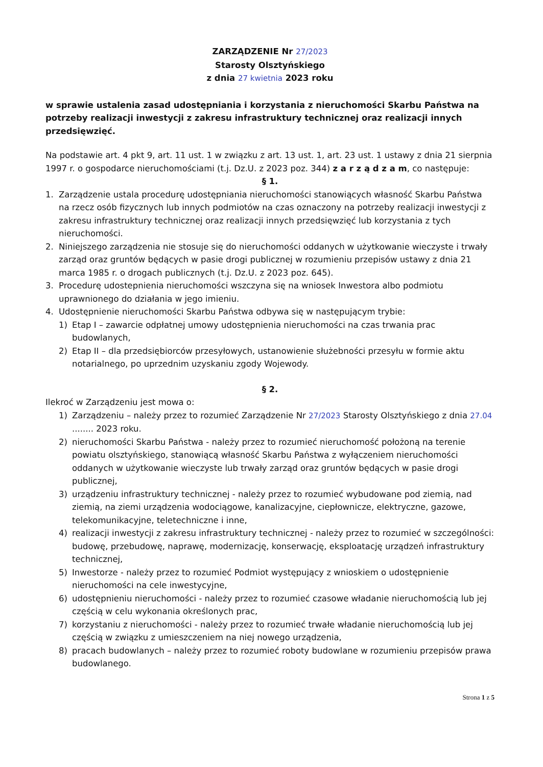ZARZĄDZENIE Nr 27/2023
Starosty Olsztyńskiego
z dnia 27 kwietnia 2023 roku
w sprawie ustalenia zasad udostępniania i korzystania z nieruchomości Skarbu Państwa na potrzeby realizacji inwestycji z zakresu infrastruktury technicznej oraz realizacji innych przedsięwzięć.
Na podstawie art. 4 pkt 9, art. 11 ust. 1 w związku z art. 13 ust. 1, art. 23 ust. 1 ustawy z dnia 21 sierpnia 1997 r. o gospodarce nieruchomościami (t.j. Dz.U. z 2023 poz. 344) z a r z ą d z a m, co następuje:
§ 1.
1. Zarządzenie ustala procedurę udostępniania nieruchomości stanowiących własność Skarbu Państwa na rzecz osób fizycznych lub innych podmiotów na czas oznaczony na potrzeby realizacji inwestycji z zakresu infrastruktury technicznej oraz realizacji innych przedsięwzięć lub korzystania z tych nieruchomości.
2. Niniejszego zarządzenia nie stosuje się do nieruchomości oddanych w użytkowanie wieczyste i trwały zarząd oraz gruntów będących w pasie drogi publicznej w rozumieniu przepisów ustawy z dnia 21 marca 1985 r. o drogach publicznych (t.j. Dz.U. z 2023 poz. 645).
3. Procedurę udostepnienia nieruchomości wszczyna się na wniosek Inwestora albo podmiotu uprawnionego do działania w jego imieniu.
4. Udostępnienie nieruchomości Skarbu Państwa odbywa się w następującym trybie:
1) Etap I – zawarcie odpłatnej umowy udostępnienia nieruchomości na czas trwania prac budowlanych,
2) Etap II – dla przedsiębiorców przesyłowych, ustanowienie służebności przesyłu w formie aktu notarialnego, po uprzednim uzyskaniu zgody Wojewody.
§ 2.
Ilekroć w Zarządzeniu jest mowa o:
1) Zarządzeniu – należy przez to rozumieć Zarządzenie Nr 27/2023 Starosty Olsztyńskiego z dnia 27.04 ........ 2023 roku.
2) nieruchomości Skarbu Państwa - należy przez to rozumieć nieruchomość położoną na terenie powiatu olsztyńskiego, stanowiącą własność Skarbu Państwa z wyłączeniem nieruchomości oddanych w użytkowanie wieczyste lub trwały zarząd oraz gruntów będących w pasie drogi publicznej,
3) urządzeniu infrastruktury technicznej - należy przez to rozumieć wybudowane pod ziemią, nad ziemią, na ziemi urządzenia wodociągowe, kanalizacyjne, ciepłownicze, elektryczne, gazowe, telekomunikacyjne, teletechniczne i inne,
4) realizacji inwestycji z zakresu infrastruktury technicznej - należy przez to rozumieć w szczególności: budowę, przebudowę, naprawę, modernizację, konserwację, eksploatację urządzeń infrastruktury technicznej,
5) Inwestorze - należy przez to rozumieć Podmiot występujący z wnioskiem o udostępnienie nieruchomości na cele inwestycyjne,
6) udostępnieniu nieruchomości - należy przez to rozumieć czasowe władanie nieruchomością lub jej częścią w celu wykonania określonych prac,
7) korzystaniu z nieruchomości - należy przez to rozumieć trwałe władanie nieruchomością lub jej częścią w związku z umieszczeniem na niej nowego urządzenia,
8) pracach budowlanych – należy przez to rozumieć roboty budowlane w rozumieniu przepisów prawa budowlanego.
Strona 1 z 5